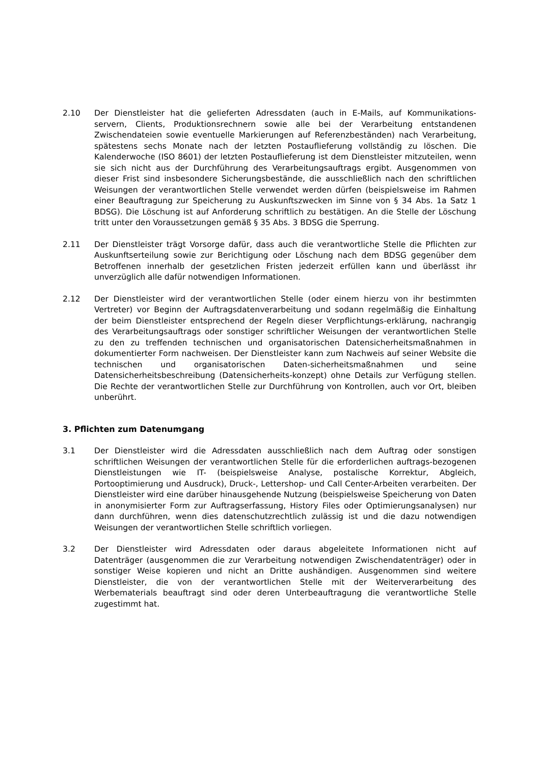2.10 Der Dienstleister hat die gelieferten Adressdaten (auch in E-Mails, auf Kommunikations-servern, Clients, Produktionsrechnern sowie alle bei der Verarbeitung entstandenen Zwischendateien sowie eventuelle Markierungen auf Referenzbeständen) nach Verarbeitung, spätestens sechs Monate nach der letzten Postauflieferung vollständig zu löschen. Die Kalenderwoche (ISO 8601) der letzten Postauflieferung ist dem Dienstleister mitzuteilen, wenn sie sich nicht aus der Durchführung des Verarbeitungsauftrags ergibt. Ausgenommen von dieser Frist sind insbesondere Sicherungsbestände, die ausschließlich nach den schriftlichen Weisungen der verantwortlichen Stelle verwendet werden dürfen (beispielsweise im Rahmen einer Beauftragung zur Speicherung zu Auskunftszwecken im Sinne von § 34 Abs. 1a Satz 1 BDSG). Die Löschung ist auf Anforderung schriftlich zu bestätigen. An die Stelle der Löschung tritt unter den Voraussetzungen gemäß § 35 Abs. 3 BDSG die Sperrung.
2.11 Der Dienstleister trägt Vorsorge dafür, dass auch die verantwortliche Stelle die Pflichten zur Auskunftserteilung sowie zur Berichtigung oder Löschung nach dem BDSG gegenüber dem Betroffenen innerhalb der gesetzlichen Fristen jederzeit erfüllen kann und überlässt ihr unverzüglich alle dafür notwendigen Informationen.
2.12 Der Dienstleister wird der verantwortlichen Stelle (oder einem hierzu von ihr bestimmten Vertreter) vor Beginn der Auftragsdatenverarbeitung und sodann regelmäßig die Einhaltung der beim Dienstleister entsprechend der Regeln dieser Verpflichtungs-erklärung, nachrangig des Verarbeitungsauftrags oder sonstiger schriftlicher Weisungen der verantwortlichen Stelle zu den zu treffenden technischen und organisatorischen Datensicherheitsmaßnahmen in dokumentierter Form nachweisen. Der Dienstleister kann zum Nachweis auf seiner Website die technischen und organisatorischen Daten-sicherheitsmaßnahmen und seine Datensicherheitsbeschreibung (Datensicherheits-konzept) ohne Details zur Verfügung stellen. Die Rechte der verantwortlichen Stelle zur Durchführung von Kontrollen, auch vor Ort, bleiben unberührt.
3. Pflichten zum Datenumgang
3.1 Der Dienstleister wird die Adressdaten ausschließlich nach dem Auftrag oder sonstigen schriftlichen Weisungen der verantwortlichen Stelle für die erforderlichen auftrags-bezogenen Dienstleistungen wie IT- (beispielsweise Analyse, postalische Korrektur, Abgleich, Portooptimierung und Ausdruck), Druck-, Lettershop- und Call Center-Arbeiten verarbeiten. Der Dienstleister wird eine darüber hinausgehende Nutzung (beispielsweise Speicherung von Daten in anonymisierter Form zur Auftragserfassung, History Files oder Optimierungsanalysen) nur dann durchführen, wenn dies datenschutzrechtlich zulässig ist und die dazu notwendigen Weisungen der verantwortlichen Stelle schriftlich vorliegen.
3.2 Der Dienstleister wird Adressdaten oder daraus abgeleitete Informationen nicht auf Datenträger (ausgenommen die zur Verarbeitung notwendigen Zwischendatenträger) oder in sonstiger Weise kopieren und nicht an Dritte aushändigen. Ausgenommen sind weitere Dienstleister, die von der verantwortlichen Stelle mit der Weiterverarbeitung des Werbematerials beauftragt sind oder deren Unterbeauftragung die verantwortliche Stelle zugestimmt hat.